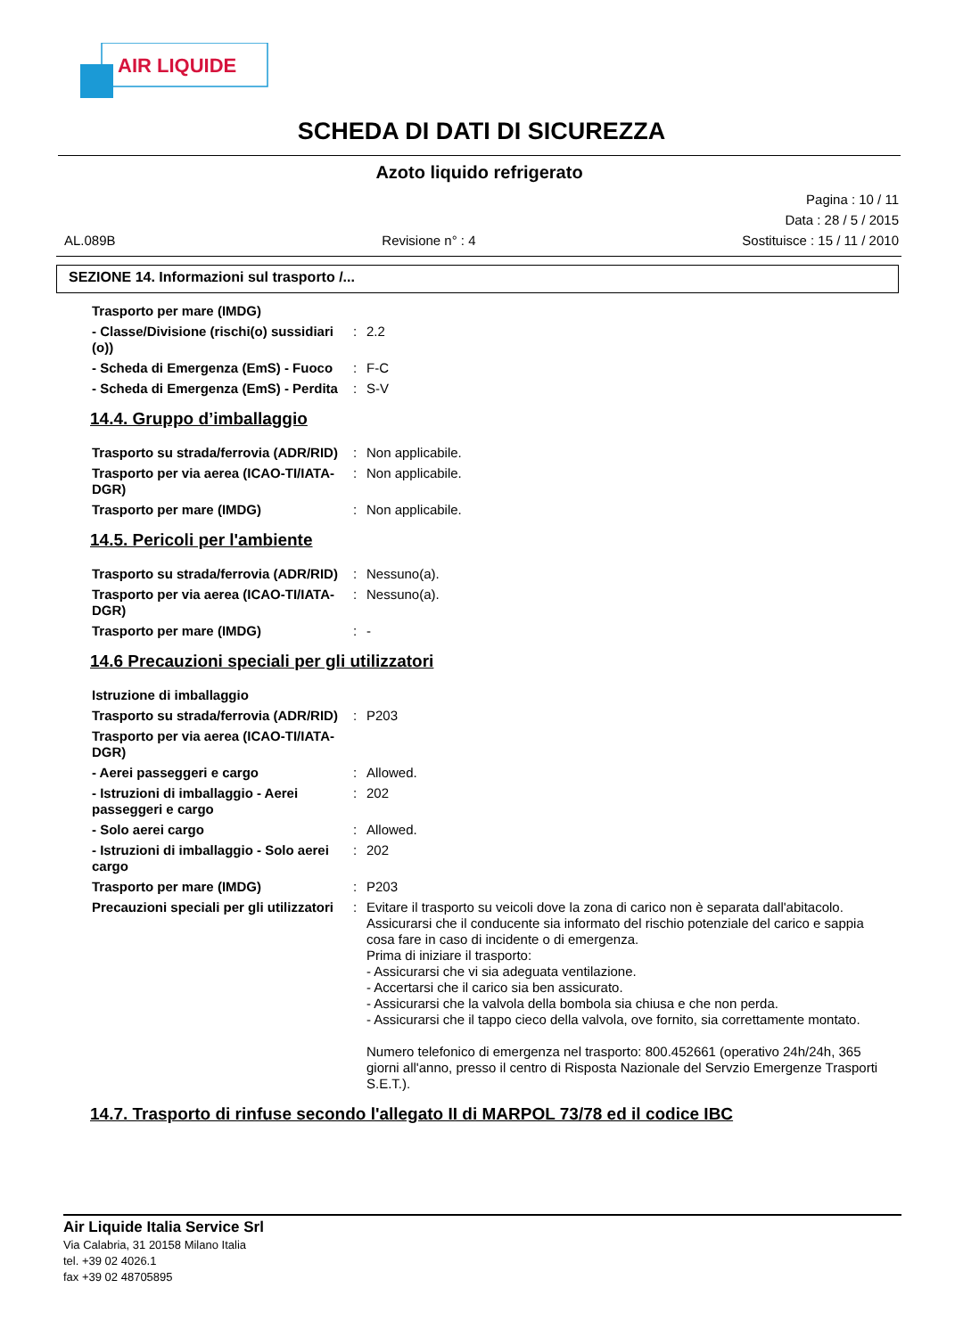AIR LIQUIDE
SCHEDA DI DATI DI SICUREZZA
Azoto liquido refrigerato
Pagina : 10 / 11
Data : 28 / 5 / 2015
AL.089B Revisione n° : 4 Sostituisce : 15 / 11 / 2010
SEZIONE 14. Informazioni sul trasporto /...
Trasporto per mare (IMDG)
- Classe/Divisione (rischi(o) sussidiari (o))
:
2.2
- Scheda di Emergenza (EmS) - Fuoco
:
F-C
- Scheda di Emergenza (EmS) - Perdita
:
S-V
14.4. Gruppo d’imballaggio
Trasporto su strada/ferrovia (ADR/RID)
:
Non applicabile.
Trasporto per via aerea (ICAO-TI/IATA-DGR)
:
Non applicabile.
Trasporto per mare (IMDG)
:
Non applicabile.
14.5. Pericoli per l'ambiente
Trasporto su strada/ferrovia (ADR/RID)
:
Nessuno(a).
Trasporto per via aerea (ICAO-TI/IATA-DGR)
:
Nessuno(a).
Trasporto per mare (IMDG)
:
-
14.6 Precauzioni speciali per gli utilizzatori
Istruzione di imballaggio
Trasporto su strada/ferrovia (ADR/RID)
:
P203
Trasporto per via aerea (ICAO-TI/IATA-DGR)
- Aerei passeggeri e cargo
:
Allowed.
- Istruzioni di imballaggio - Aerei passeggeri e cargo
:
202
- Solo aerei cargo
:
Allowed.
- Istruzioni di imballaggio - Solo aerei cargo
:
202
Trasporto per mare (IMDG)
:
P203
Precauzioni speciali per gli utilizzatori
:
Evitare il trasporto su veicoli dove la zona di carico non è separata dall'abitacolo.
Assicurarsi che il conducente sia informato del rischio potenziale del carico e sappia cosa fare in caso di incidente o di emergenza.
Prima di iniziare il trasporto:
- Assicurarsi che vi sia adeguata ventilazione.
- Accertarsi che il carico sia ben assicurato.
- Assicurarsi che la valvola della bombola sia chiusa e che non perda.
- Assicurarsi che il tappo cieco della valvola, ove fornito, sia correttamente montato.
Numero telefonico di emergenza nel trasporto: 800.452661 (operativo 24h/24h, 365 giorni all'anno, presso il centro di Risposta Nazionale del Servzio Emergenze Trasporti S.E.T.).
14.7. Trasporto di rinfuse secondo l'allegato II di MARPOL 73/78 ed il codice IBC
Air Liquide Italia Service Srl
Via Calabria, 31 20158 Milano Italia
tel. +39 02 4026.1
fax +39 02 48705895